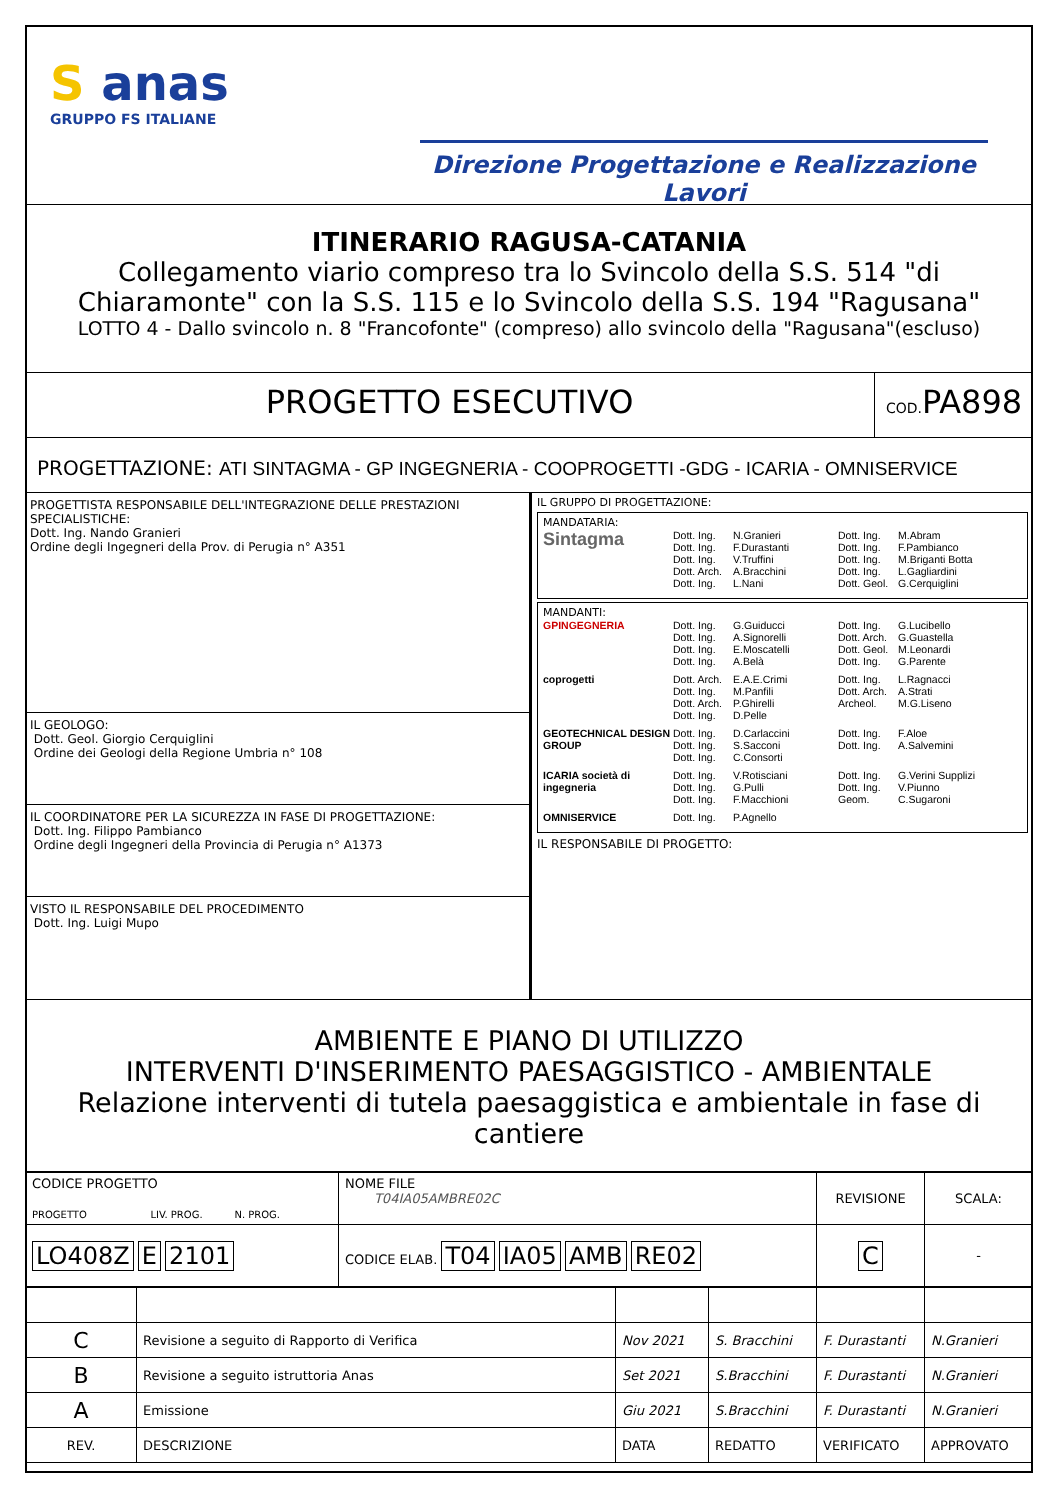S anas
GRUPPO FS ITALIANE
Direzione Progettazione e Realizzazione Lavori
ITINERARIO RAGUSA-CATANIA
Collegamento viario compreso tra lo Svincolo della S.S. 514 "di Chiaramonte" con la S.S. 115 e lo Svincolo della S.S. 194 "Ragusana"
LOTTO 4 - Dallo svincolo n. 8 "Francofonte" (compreso) allo svincolo della "Ragusana"(escluso)
PROGETTO ESECUTIVO
COD. PA898
PROGETTAZIONE: ATI SINTAGMA - GP INGEGNERIA - COOPROGETTI -GDG - ICARIA - OMNISERVICE
PROGETTISTA RESPONSABILE DELL'INTEGRAZIONE DELLE PRESTAZIONI SPECIALISTICHE:
Dott. Ing. Nando Granieri
Ordine degli Ingegneri della Prov. di Perugia n° A351
IL GEOLOGO:
Dott. Geol. Giorgio Cerquiglini
Ordine dei Geologi della Regione Umbria n° 108
IL COORDINATORE PER LA SICUREZZA IN FASE DI PROGETTAZIONE:
Dott. Ing. Filippo Pambianco
Ordine degli Ingegneri della Provincia di Perugia n° A1373
VISTO IL RESPONSABILE DEL PROCEDIMENTO
Dott. Ing. Luigi Mupo
IL GRUPPO DI PROGETTAZIONE:
MANDATARIA:
Sintagma Dott. Ing.
Dott. Ing.
Dott. Ing.
Dott. Arch.
Dott. Ing. N.Granieri
F.Durastanti
V.Truffini
A.Bracchini
L.Nani Dott. Ing.
Dott. Ing.
Dott. Ing.
Dott. Ing.
Dott. Geol. M.Abram
F.Pambianco
M.Briganti Botta
L.Gagliardini
G.Cerquiglini
MANDANTI:
GPINGEGNERIA Dott. Ing.
Dott. Ing.
Dott. Ing.
Dott. Ing. G.Guiducci
A.Signorelli
E.Moscatelli
A.Belà Dott. Ing.
Dott. Arch.
Dott. Geol.
Dott. Ing. G.Lucibello
G.Guastella
M.Leonardi
G.Parente
coprogetti Dott. Arch.
Dott. Ing.
Dott. Arch.
Dott. Ing. E.A.E.Crimi
M.Panfili
P.Ghirelli
D.Pelle Dott. Ing.
Dott. Arch.
Archeol. L.Ragnacci
A.Strati
M.G.Liseno
GEOTECHNICAL DESIGN GROUP Dott. Ing.
Dott. Ing.
Dott. Ing. D.Carlaccini
S.Sacconi
C.Consorti Dott. Ing.
Dott. Ing. F.Aloe
A.Salvemini
ICARIA società di ingegneria Dott. Ing.
Dott. Ing.
Dott. Ing. V.Rotisciani
G.Pulli
F.Macchioni Dott. Ing.
Dott. Ing.
Geom. G.Verini Supplizi
V.Piunno
C.Sugaroni
OMNISERVICE Dott. Ing. P.Agnello
IL RESPONSABILE DI PROGETTO:
AMBIENTE E PIANO DI UTILIZZO
INTERVENTI D'INSERIMENTO PAESAGGISTICO - AMBIENTALE
Relazione interventi di tutela paesaggistica e ambientale in fase di cantiere
| CODICE PROGETTO PROGETTO LIV. PROG. N. PROG. | NOME FILE T04IA05AMBRE02C | REVISIONE | SCALA: |
| LO408Z E 2101 | CODICE ELAB. T04 IA05 AMB RE02 | C | - |
| C | Revisione a seguito di Rapporto di Verifica | Nov 2021 | S. Bracchini | F. Durastanti | N.Granieri |
| B | Revisione a seguito istruttoria Anas | Set 2021 | S.Bracchini | F. Durastanti | N.Granieri |
| A | Emissione | Giu 2021 | S.Bracchini | F. Durastanti | N.Granieri |
| REV. | DESCRIZIONE | DATA | REDATTO | VERIFICATO | APPROVATO |